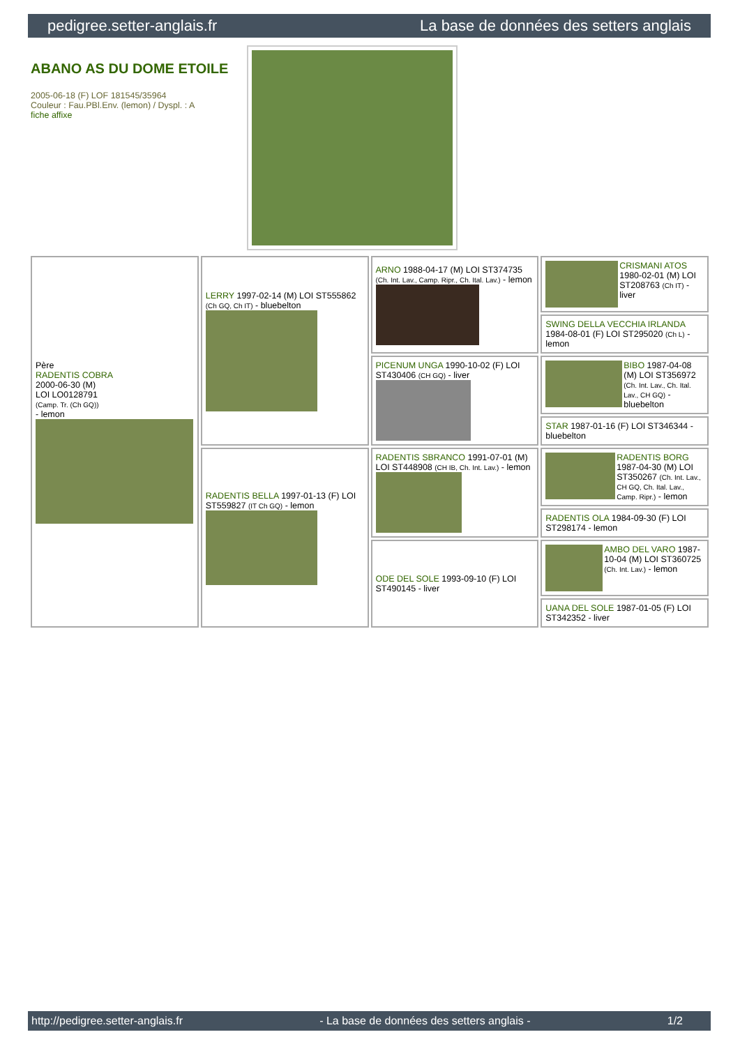pedigree.setter-anglais.fr La base de données des setters anglais
ABANO AS DU DOME ETOILE
2005-06-18 (F) LOF 181545/35964
Couleur : Fau.PBl.Env. (lemon) / Dyspl. : A
fiche affixe
| Père RADENTIS COBRA 2000-06-30 (M) LOI LO0128791 (Camp. Tr. (Ch GQ)) - lemon | LERRY 1997-02-14 (M) LOI ST555862 (Ch GQ, Ch IT) - bluebelton | ARNO 1988-04-17 (M) LOI ST374735 (Ch. Int. Lav., Camp. Ripr., Ch. Ital. Lav.) - lemon | CRISMANI ATOS 1980-02-01 (M) LOI ST208763 (Ch IT) - liver |
| | | | SWING DELLA VECCHIA IRLANDA 1984-08-01 (F) LOI ST295020 (Ch L) - lemon |
| | | PICENUM UNGA 1990-10-02 (F) LOI ST430406 (CH GQ) - liver | BIBO 1987-04-08 (M) LOI ST356972 (Ch. Int. Lav., Ch. Ital. Lav., CH GQ) - bluebelton |
| | | | STAR 1987-01-16 (F) LOI ST346344 - bluebelton |
| | RADENTIS BELLA 1997-01-13 (F) LOI ST559827 (IT Ch GQ) - lemon | RADENTIS SBRANCO 1991-07-01 (M) LOI ST448908 (CH IB, Ch. Int. Lav.) - lemon | RADENTIS BORG 1987-04-30 (M) LOI ST350267 (Ch. Int. Lav., CH GQ, Ch. Ital. Lav., Camp. Ripr.) - lemon |
| | | | RADENTIS OLA 1984-09-30 (F) LOI ST298174 - lemon |
| | | ODE DEL SOLE 1993-09-10 (F) LOI ST490145 - liver | AMBO DEL VARO 1987-10-04 (M) LOI ST360725 (Ch. Int. Lav.) - lemon |
| | | | UANA DEL SOLE 1987-01-05 (F) LOI ST342352 - liver |
http://pedigree.setter-anglais.fr - La base de données des setters anglais - 1/2